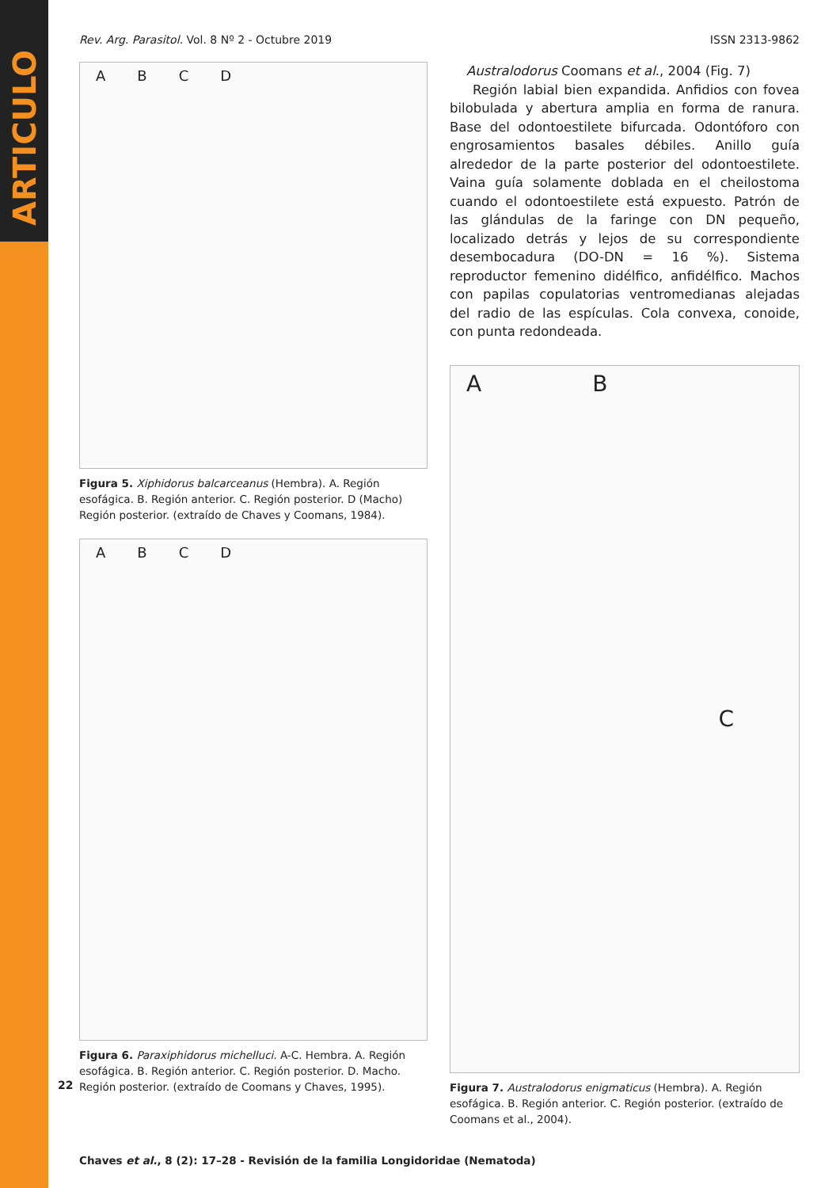ARTICULO
Rev. Arg. Parasitol. Vol. 8 Nº 2 - Octubre 2019 ISSN 2313-9862
ABCD
Figura 5. Xiphidorus balcarceanus (Hembra). A. Región esofágica. B. Región anterior. C. Región posterior. D (Macho) Región posterior. (extraído de Chaves y Coomans, 1984).
ABCD
Figura 6. Paraxiphidorus michelluci. A-C. Hembra. A. Región esofágica. B. Región anterior. C. Región posterior. D. Macho. Región posterior. (extraído de Coomans y Chaves, 1995).
Australodorus Coomans et al., 2004 (Fig. 7)
Región labial bien expandida. Anfidios con fovea bilobulada y abertura amplia en forma de ranura. Base del odontoestilete bifurcada. Odontóforo con engrosamientos basales débiles. Anillo guía alrededor de la parte posterior del odontoestilete. Vaina guía solamente doblada en el cheilostoma cuando el odontoestilete está expuesto. Patrón de las glándulas de la faringe con DN pequeño, localizado detrás y lejos de su correspondiente desembocadura (DO-DN = 16 %). Sistema reproductor femenino didélfico, anfidélfico. Machos con papilas copulatorias ventromedianas alejadas del radio de las espículas. Cola convexa, conoide, con punta redondeada.
ABC
Figura 7. Australodorus enigmaticus (Hembra). A. Región esofágica. B. Región anterior. C. Región posterior. (extraído de Coomans et al., 2004).
Chaves et al., 8 (2): 17–28 - Revisión de la familia Longidoridae (Nematoda)
22